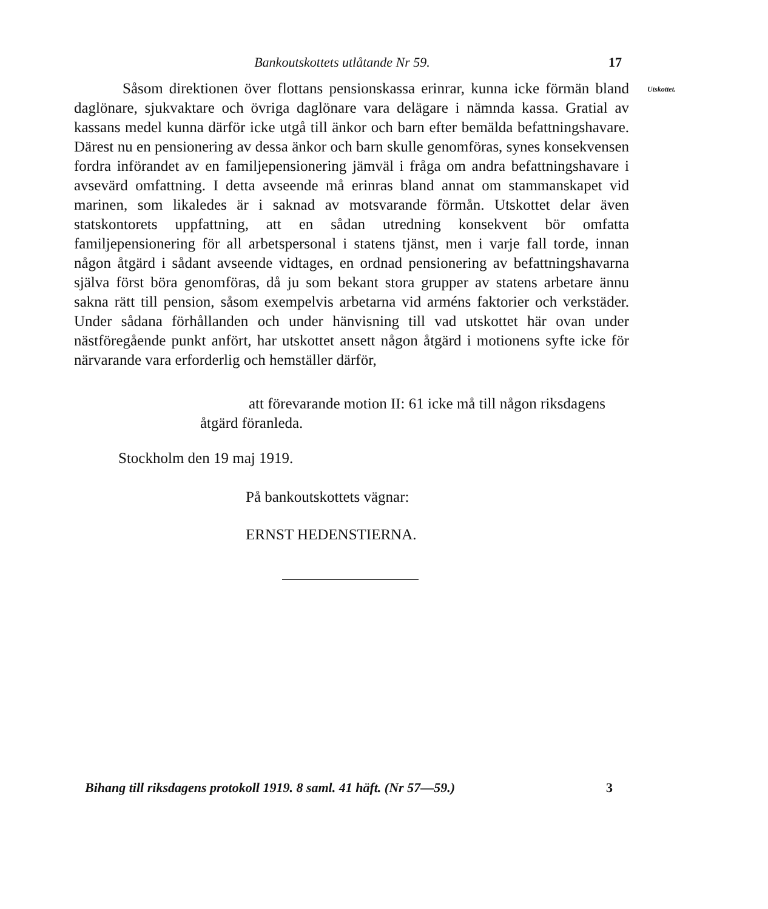Bankoutskottets utlåtande Nr 59. 17
Såsom direktionen över flottans pensionskassa erinrar, kunna icke förmän bland daglönare, sjukvaktare och övriga daglönare vara delägare i nämnda kassa. Gratial av kassans medel kunna därför icke utgå till änkor och barn efter bemälda befattningshavare. Därest nu en pensionering av dessa änkor och barn skulle genomföras, synes konsekvensen fordra införandet av en familjepensionering jämväl i fråga om andra befattningshavare i avsevärd omfattning. I detta avseende må erinras bland annat om stammanskapet vid marinen, som likaledes är i saknad av motsvarande förmån. Utskottet delar även statskontorets uppfattning, att en sådan utredning konsekvent bör omfatta familjepensionering för all arbetspersonal i statens tjänst, men i varje fall torde, innan någon åtgärd i sådant avseende vidtages, en ordnad pensionering av befattningshavarna själva först böra genomföras, då ju som bekant stora grupper av statens arbetare ännu sakna rätt till pension, såsom exempelvis arbetarna vid arméns faktorier och verkstäder. Under sådana förhållanden och under hänvisning till vad utskottet här ovan under nästföregående punkt anfört, har utskottet ansett någon åtgärd i motionens syfte icke för närvarande vara erforderlig och hemställer därför,
Utskottet.
att förevarande motion II: 61 icke må till någon riksdagens åtgärd föranleda.
Stockholm den 19 maj 1919.
På bankoutskottets vägnar:
ERNST HEDENSTIERNA.
Bihang till riksdagens protokoll 1919. 8 saml. 41 häft. (Nr 57—59.) 3